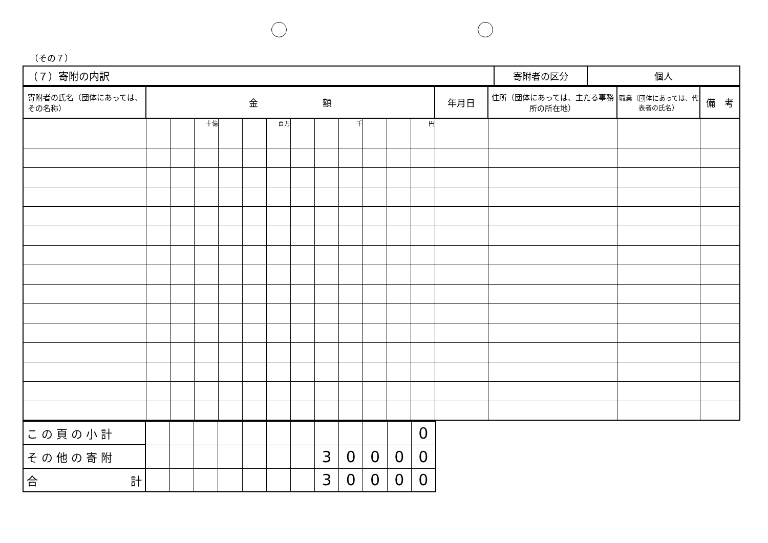（その７）
| （７）寄附の内訳 | 寄附者の区分 | 個人 |
| 寄附者の氏名（団体にあっては、その名称） | 金 額 | | | | | | | | | | | | 年月日 | 住所（団体にあっては、主たる事務所の所在地） | 職業（団体にあっては、代表者の氏名） | 備 考 |
| | | | 十億 | | | 百万 | | | 千 | | | 円 | | | | |
| こ の 頁 の 小 計 | | | | | | | | | | | | 0 |
| そ の 他 の 寄 附 | | | | | | | | 3 | 0 | 0 | 0 | 0 |
| 合 計 | | | | | | | | 3 | 0 | 0 | 0 | 0 |